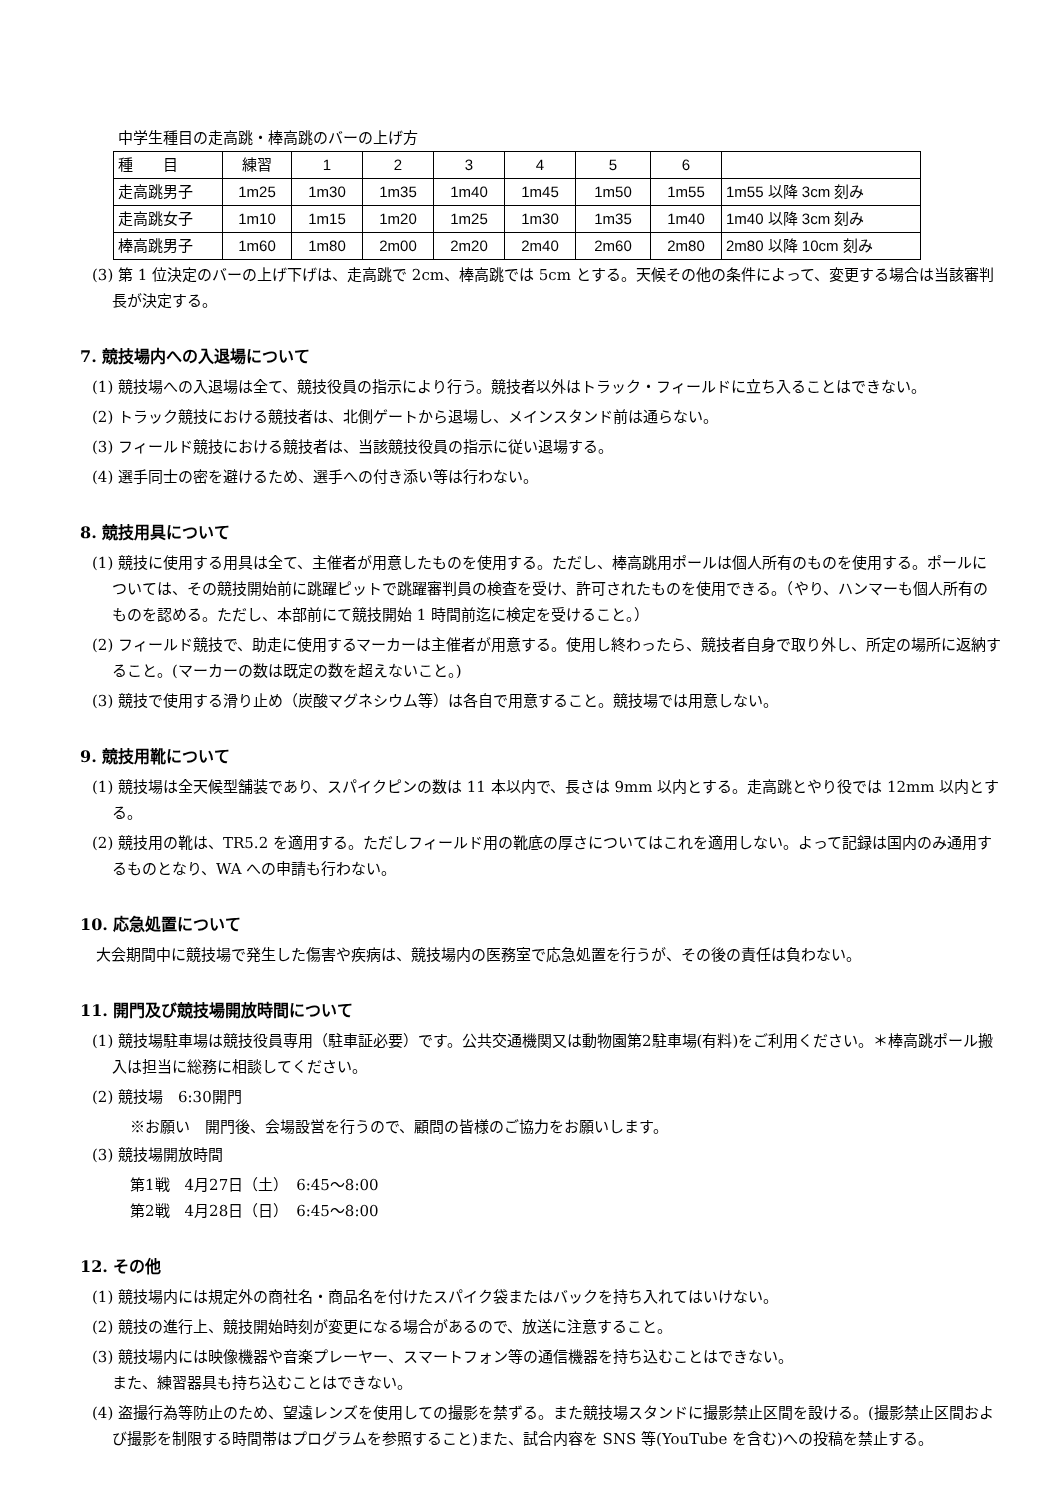中学生種目の走高跳・棒高跳のバーの上げ方
| 種 目 | 練習 | 1 | 2 | 3 | 4 | 5 | 6 | |
| 走高跳男子 | 1m25 | 1m30 | 1m35 | 1m40 | 1m45 | 1m50 | 1m55 | 1m55 以降 3cm 刻み |
| 走高跳女子 | 1m10 | 1m15 | 1m20 | 1m25 | 1m30 | 1m35 | 1m40 | 1m40 以降 3cm 刻み |
| 棒高跳男子 | 1m60 | 1m80 | 2m00 | 2m20 | 2m40 | 2m60 | 2m80 | 2m80 以降 10cm 刻み |
(3) 第 1 位決定のバーの上げ下げは、走高跳で 2cm、棒高跳では 5cm とする。天候その他の条件によって、変更する場合は当該審判長が決定する。
7. 競技場内への入退場について
(1) 競技場への入退場は全て、競技役員の指示により行う。競技者以外はトラック・フィールドに立ち入ることはできない。
(2) トラック競技における競技者は、北側ゲートから退場し、メインスタンド前は通らない。
(3) フィールド競技における競技者は、当該競技役員の指示に従い退場する。
(4) 選手同士の密を避けるため、選手への付き添い等は行わない。
8. 競技用具について
(1) 競技に使用する用具は全て、主催者が用意したものを使用する。ただし、棒高跳用ポールは個人所有のものを使用する。ポールについては、その競技開始前に跳躍ピットで跳躍審判員の検査を受け、許可されたものを使用できる。（やり、ハンマーも個人所有のものを認める。ただし、本部前にて競技開始 1 時間前迄に検定を受けること。）
(2) フィールド競技で、助走に使用するマーカーは主催者が用意する。使用し終わったら、競技者自身で取り外し、所定の場所に返納すること。(マーカーの数は既定の数を超えないこと。)
(3) 競技で使用する滑り止め（炭酸マグネシウム等）は各自で用意すること。競技場では用意しない。
9. 競技用靴について
(1) 競技場は全天候型舗装であり、スパイクピンの数は 11 本以内で、長さは 9mm 以内とする。走高跳とやり役では 12mm 以内とする。
(2) 競技用の靴は、TR5.2 を適用する。ただしフィールド用の靴底の厚さについてはこれを適用しない。よって記録は国内のみ通用するものとなり、WA への申請も行わない。
10. 応急処置について
大会期間中に競技場で発生した傷害や疾病は、競技場内の医務室で応急処置を行うが、その後の責任は負わない。
11. 開門及び競技場開放時間について
(1) 競技場駐車場は競技役員専用（駐車証必要）です。公共交通機関又は動物園第2駐車場(有料)をご利用ください。＊棒高跳ポール搬入は担当に総務に相談してください。
(2) 競技場　6:30開門
※お願い　開門後、会場設営を行うので、顧問の皆様のご協力をお願いします。
(3) 競技場開放時間
第1戦　4月27日（土）　6:45～8:00
第2戦　4月28日（日）　6:45～8:00
12. その他
(1) 競技場内には規定外の商社名・商品名を付けたスパイク袋またはバックを持ち入れてはいけない。
(2) 競技の進行上、競技開始時刻が変更になる場合があるので、放送に注意すること。
(3) 競技場内には映像機器や音楽プレーヤー、スマートフォン等の通信機器を持ち込むことはできない。
また、練習器具も持ち込むことはできない。
(4) 盗撮行為等防止のため、望遠レンズを使用しての撮影を禁ずる。また競技場スタンドに撮影禁止区間を設ける。(撮影禁止区間および撮影を制限する時間帯はプログラムを参照すること)また、試合内容を SNS 等(YouTube を含む)への投稿を禁止する。